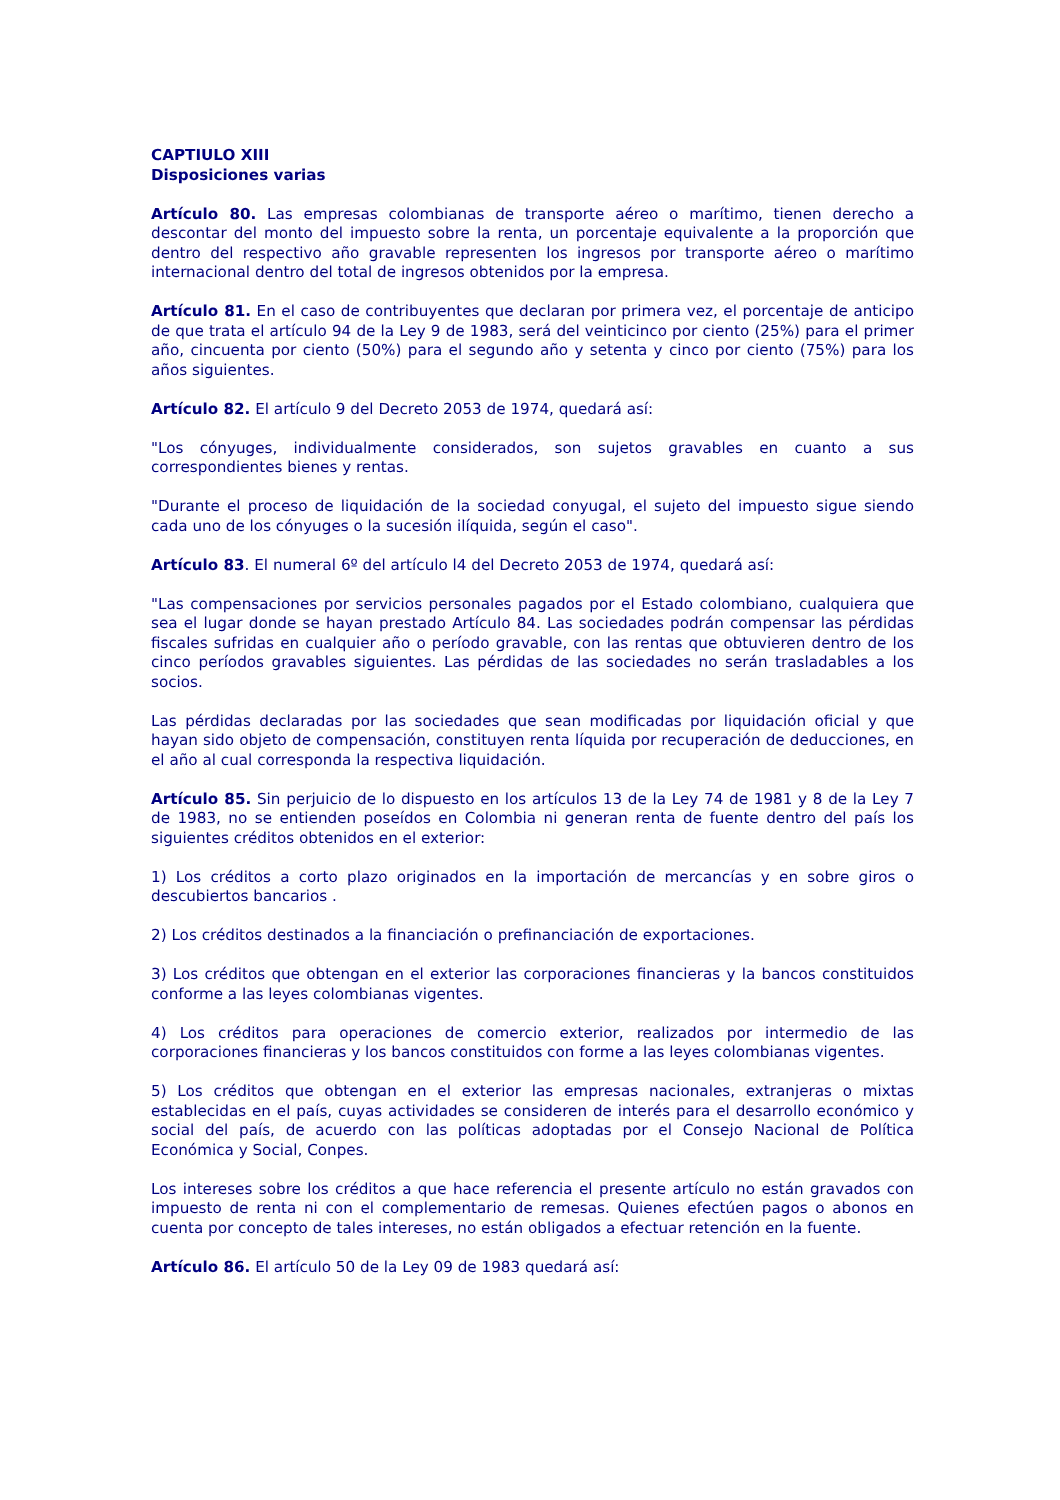CAPTIULO XIII
Disposiciones varias
Artículo 80. Las empresas colombianas de transporte aéreo o marítimo, tienen derecho a descontar del monto del impuesto sobre la renta, un porcentaje equivalente a la proporción que dentro del respectivo año gravable representen los ingresos por transporte aéreo o marítimo internacional dentro del total de ingresos obtenidos por la empresa.
Artículo 81. En el caso de contribuyentes que declaran por primera vez, el porcentaje de anticipo de que trata el artículo 94 de la Ley 9 de 1983, será del veinticinco por ciento (25%) para el primer año, cincuenta por ciento (50%) para el segundo año y setenta y cinco por ciento (75%) para los años siguientes.
Artículo 82. El artículo 9 del Decreto 2053 de 1974, quedará así:
"Los cónyuges, individualmente considerados, son sujetos gravables en cuanto a sus correspondientes bienes y rentas.
"Durante el proceso de liquidación de la sociedad conyugal, el sujeto del impuesto sigue siendo cada uno de los cónyuges o la sucesión ilíquida, según el caso".
Artículo 83. El numeral 6º del artículo l4 del Decreto 2053 de 1974, quedará así:
"Las compensaciones por servicios personales pagados por el Estado colombiano, cualquiera que sea el lugar donde se hayan prestado Artículo 84. Las sociedades podrán compensar las pérdidas fiscales sufridas en cualquier año o período gravable, con las rentas que obtuvieren dentro de los cinco períodos gravables siguientes. Las pérdidas de las sociedades no serán trasladables a los socios.
Las pérdidas declaradas por las sociedades que sean modificadas por liquidación oficial y que hayan sido objeto de compensación, constituyen renta líquida por recuperación de deducciones, en el año al cual corresponda la respectiva liquidación.
Artículo 85. Sin perjuicio de lo dispuesto en los artículos 13 de la Ley 74 de 1981 y 8 de la Ley 7 de 1983, no se entienden poseídos en Colombia ni generan renta de fuente dentro del país los siguientes créditos obtenidos en el exterior:
1) Los créditos a corto plazo originados en la importación de mercancías y en sobre giros o descubiertos bancarios .
2) Los créditos destinados a la financiación o prefinanciación de exportaciones.
3) Los créditos que obtengan en el exterior las corporaciones financieras y la bancos constituidos conforme a las leyes colombianas vigentes.
4) Los créditos para operaciones de comercio exterior, realizados por intermedio de las corporaciones financieras y los bancos constituidos con forme a las leyes colombianas vigentes.
5) Los créditos que obtengan en el exterior las empresas nacionales, extranjeras o mixtas establecidas en el país, cuyas actividades se consideren de interés para el desarrollo económico y social del país, de acuerdo con las políticas adoptadas por el Consejo Nacional de Política Económica y Social, Conpes.
Los intereses sobre los créditos a que hace referencia el presente artículo no están gravados con impuesto de renta ni con el complementario de remesas. Quienes efectúen pagos o abonos en cuenta por concepto de tales intereses, no están obligados a efectuar retención en la fuente.
Artículo 86. El artículo 50 de la Ley 09 de 1983 quedará así: